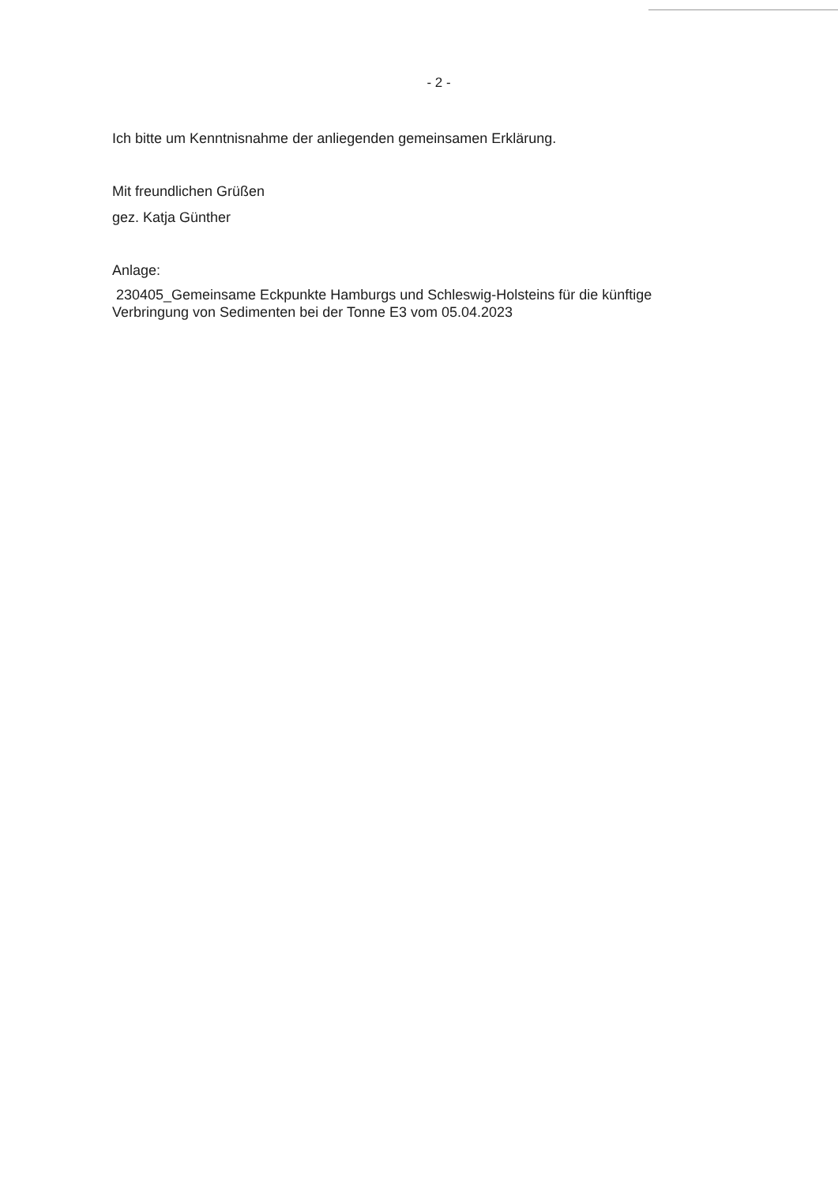- 2 -
Ich bitte um Kenntnisnahme der anliegenden gemeinsamen Erklärung.
Mit freundlichen Grüßen
gez. Katja Günther
Anlage:
230405_Gemeinsame Eckpunkte Hamburgs und Schleswig-Holsteins für die künftige
Verbringung von Sedimenten bei der Tonne E3 vom 05.04.2023